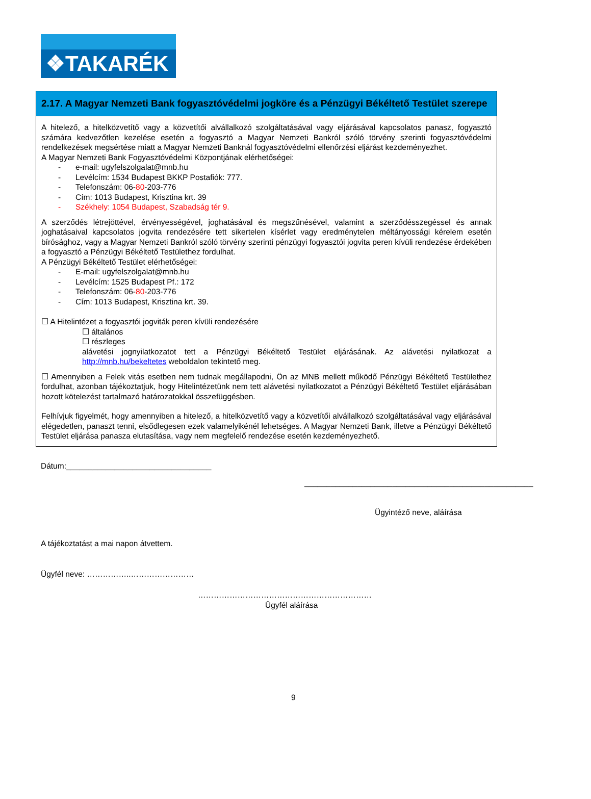❖TAKARÉK
2.17. A Magyar Nemzeti Bank fogyasztóvédelmi jogköre és a Pénzügyi Békéltető Testület szerepe
A hitelező, a hitelközvetítő vagy a közvetítői alvállalkozó szolgáltatásával vagy eljárásával kapcsolatos panasz, fogyasztó számára kedvezőtlen kezelése esetén a fogyasztó a Magyar Nemzeti Bankról szóló törvény szerinti fogyasztóvédelmi rendelkezések megsértése miatt a Magyar Nemzeti Banknál fogyasztóvédelmi ellenőrzési eljárást kezdeményezhet.
A Magyar Nemzeti Bank Fogyasztóvédelmi Központjának elérhetőségei:
- e-mail: ugyfelszolgalat@mnb.hu
- Levélcím: 1534 Budapest BKKP Postafiók: 777.
- Telefonszám: 06-80-203-776
- Cím: 1013 Budapest, Krisztina krt. 39
- Székhely: 1054 Budapest, Szabadság tér 9.
A szerződés létrejöttével, érvényességével, joghatásával és megszűnésével, valamint a szerződésszegéssel és annak joghatásaival kapcsolatos jogvita rendezésére tett sikertelen kísérlet vagy eredménytelen méltányossági kérelem esetén bírósághoz, vagy a Magyar Nemzeti Bankról szóló törvény szerinti pénzügyi fogyasztói jogvita peren kívüli rendezése érdekében a fogyasztó a Pénzügyi Békéltető Testülethez fordulhat.
A Pénzügyi Békéltető Testület elérhetőségei:
- E-mail: ugyfelszolgalat@mnb.hu
- Levélcím: 1525 Budapest Pf.: 172
- Telefonszám: 06-80-203-776
- Cím: 1013 Budapest, Krisztina krt. 39.
☐ A Hitelintézet a fogyasztói jogviták peren kívüli rendezésére
☐ általános
☐ részleges
alávetési jognyilatkozatot tett a Pénzügyi Békéltető Testület eljárásának. Az alávetési nyilatkozat a http://mnb.hu/bekeltetes weboldalon tekintető meg.
☐ Amennyiben a Felek vitás esetben nem tudnak megállapodni, Ön az MNB mellett működő Pénzügyi Békéltető Testülethez fordulhat, azonban tájékoztatjuk, hogy Hitelintézetünk nem tett alávetési nyilatkozatot a Pénzügyi Békéltető Testület eljárásában hozott kötelezést tartalmazó határozatokkal összefüggésben.
Felhívjuk figyelmét, hogy amennyiben a hitelező, a hitelközvetítő vagy a közvetítői alvállalkozó szolgáltatásával vagy eljárásával elégedetlen, panaszt tenni, elsődlegesen ezek valamelyikénél lehetséges. A Magyar Nemzeti Bank, illetve a Pénzügyi Békéltető Testület eljárása panasza elutasítása, vagy nem megfelelő rendezése esetén kezdeményezhető.
Dátum:_________________________________
____________________________________________________
Ügyintéző neve, aláírása
A tájékoztatást a mai napon átvettem.
Ügyfél neve: ……………..……………………
…………………………………………………………
Ügyfél aláírása
9